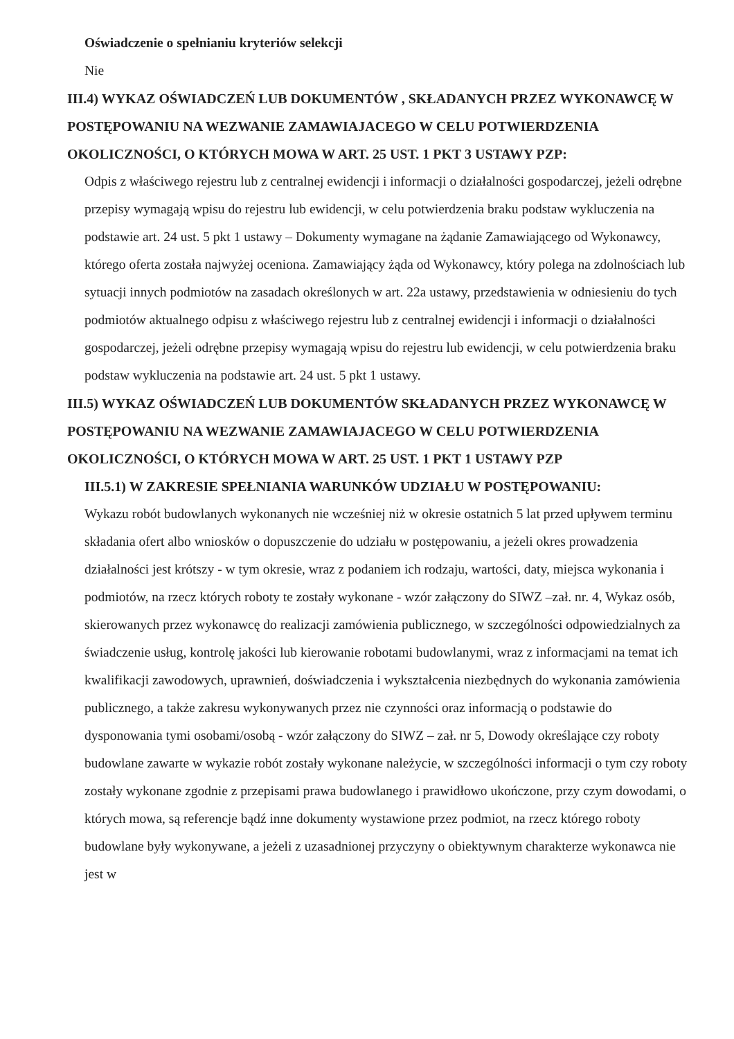Oświadczenie o spełnianiu kryteriów selekcji
Nie
III.4) WYKAZ OŚWIADCZEŃ LUB DOKUMENTÓW , SKŁADANYCH PRZEZ WYKONAWCĘ W POSTĘPOWANIU NA WEZWANIE ZAMAWIAJACEGO W CELU POTWIERDZENIA OKOLICZNOŚCI, O KTÓRYCH MOWA W ART. 25 UST. 1 PKT 3 USTAWY PZP:
Odpis z właściwego rejestru lub z centralnej ewidencji i informacji o działalności gospodarczej, jeżeli odrębne przepisy wymagają wpisu do rejestru lub ewidencji, w celu potwierdzenia braku podstaw wykluczenia na podstawie art. 24 ust. 5 pkt 1 ustawy – Dokumenty wymagane na żądanie Zamawiającego od Wykonawcy, którego oferta została najwyżej oceniona. Zamawiający żąda od Wykonawcy, który polega na zdolnościach lub sytuacji innych podmiotów na zasadach określonych w art. 22a ustawy, przedstawienia w odniesieniu do tych podmiotów aktualnego odpisu z właściwego rejestru lub z centralnej ewidencji i informacji o działalności gospodarczej, jeżeli odrębne przepisy wymagają wpisu do rejestru lub ewidencji, w celu potwierdzenia braku podstaw wykluczenia na podstawie art. 24 ust. 5 pkt 1 ustawy.
III.5) WYKAZ OŚWIADCZEŃ LUB DOKUMENTÓW SKŁADANYCH PRZEZ WYKONAWCĘ W POSTĘPOWANIU NA WEZWANIE ZAMAWIAJACEGO W CELU POTWIERDZENIA OKOLICZNOŚCI, O KTÓRYCH MOWA W ART. 25 UST. 1 PKT 1 USTAWY PZP
III.5.1) W ZAKRESIE SPEŁNIANIA WARUNKÓW UDZIAŁU W POSTĘPOWANIU:
Wykazu robót budowlanych wykonanych nie wcześniej niż w okresie ostatnich 5 lat przed upływem terminu składania ofert albo wniosków o dopuszczenie do udziału w postępowaniu, a jeżeli okres prowadzenia działalności jest krótszy - w tym okresie, wraz z podaniem ich rodzaju, wartości, daty, miejsca wykonania i podmiotów, na rzecz których roboty te zostały wykonane - wzór załączony do SIWZ –zał. nr. 4, Wykaz osób, skierowanych przez wykonawcę do realizacji zamówienia publicznego, w szczególności odpowiedzialnych za świadczenie usług, kontrolę jakości lub kierowanie robotami budowlanymi, wraz z informacjami na temat ich kwalifikacji zawodowych, uprawnień, doświadczenia i wykształcenia niezbędnych do wykonania zamówienia publicznego, a także zakresu wykonywanych przez nie czynności oraz informacją o podstawie do dysponowania tymi osobami/osobą - wzór załączony do SIWZ – zał. nr 5, Dowody określające czy roboty budowlane zawarte w wykazie robót zostały wykonane należycie, w szczególności informacji o tym czy roboty zostały wykonane zgodnie z przepisami prawa budowlanego i prawidłowo ukończone, przy czym dowodami, o których mowa, są referencje bądź inne dokumenty wystawione przez podmiot, na rzecz którego roboty budowlane były wykonywane, a jeżeli z uzasadnionej przyczyny o obiektywnym charakterze wykonawca nie jest w